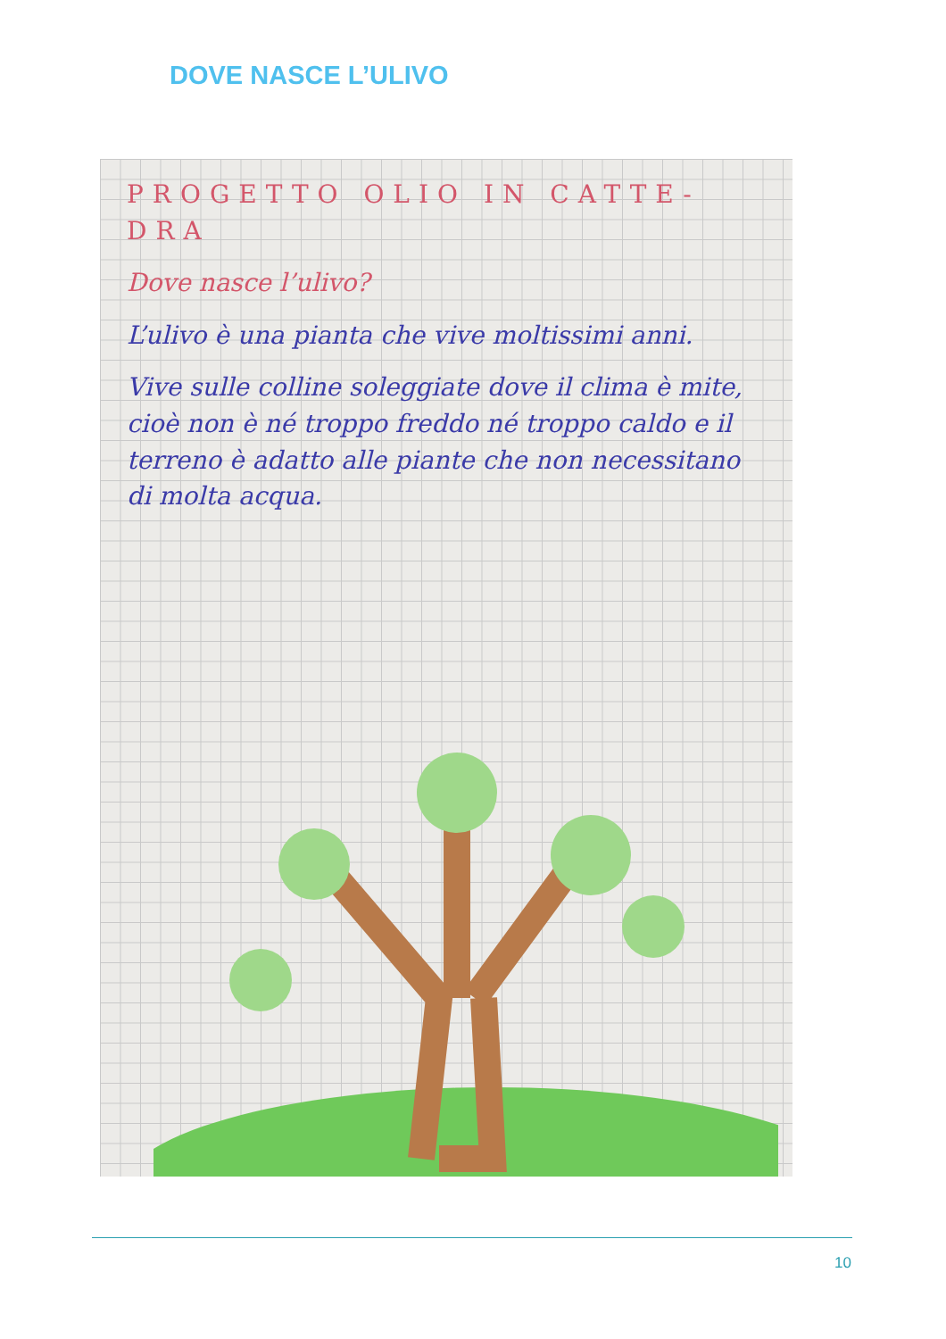DOVE NASCE L’ULIVO
PROGETTO OLIO IN CATTE-DRA
Dove nasce l’ulivo?
L’ulivo è una pianta che vive moltissimi anni.
Vive sulle colline soleggiate dove il clima è mite, cioè non è né troppo freddo né troppo caldo e il terreno è adatto alle piante che non necessitano di molta acqua.
10